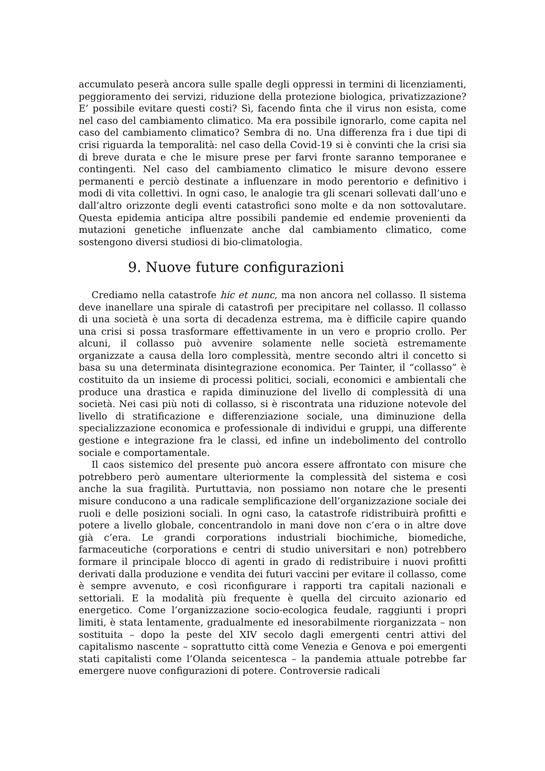accumulato peserà ancora sulle spalle degli oppressi in termini di licenziamenti, peggioramento dei servizi, riduzione della protezione biologica, privatizzazione? E’ possibile evitare questi costi? Sì, facendo finta che il virus non esista, come nel caso del cambiamento climatico. Ma era possibile ignorarlo, come capita nel caso del cambiamento climatico? Sembra di no. Una differenza fra i due tipi di crisi riguarda la temporalità: nel caso della Covid-19 si è convinti che la crisi sia di breve durata e che le misure prese per farvi fronte saranno temporanee e contingenti. Nel caso del cambiamento climatico le misure devono essere permanenti e perciò destinate a influenzare in modo perentorio e definitivo i modi di vita collettivi. In ogni caso, le analogie tra gli scenari sollevati dall’uno e dall’altro orizzonte degli eventi catastrofici sono molte e da non sottovalutare. Questa epidemia anticipa altre possibili pandemie ed endemie provenienti da mutazioni genetiche influenzate anche dal cambiamento climatico, come sostengono diversi studiosi di bio-climatologia.
9. Nuove future configurazioni
Crediamo nella catastrofe hic et nunc, ma non ancora nel collasso. Il sistema deve inanellare una spirale di catastrofi per precipitare nel collasso. Il collasso di una società è una sorta di decadenza estrema, ma è difficile capire quando una crisi si possa trasformare effettivamente in un vero e proprio crollo. Per alcuni, il collasso può avvenire solamente nelle società estremamente organizzate a causa della loro complessità, mentre secondo altri il concetto si basa su una determinata disintegrazione economica. Per Tainter, il “collasso” è costituito da un insieme di processi politici, sociali, economici e ambientali che produce una drastica e rapida diminuzione del livello di complessità di una società. Nei casi più noti di collasso, si è riscontrata una riduzione notevole del livello di stratificazione e differenziazione sociale, una diminuzione della specializzazione economica e professionale di individui e gruppi, una differente gestione e integrazione fra le classi, ed infine un indebolimento del controllo sociale e comportamentale.
Il caos sistemico del presente può ancora essere affrontato con misure che potrebbero però aumentare ulteriormente la complessità del sistema e così anche la sua fragilità. Purtuttavia, non possiamo non notare che le presenti misure conducono a una radicale semplificazione dell’organizzazione sociale dei ruoli e delle posizioni sociali. In ogni caso, la catastrofe ridistribuirà profitti e potere a livello globale, concentrandolo in mani dove non c’era o in altre dove già c’era. Le grandi corporations industriali biochimiche, biomediche, farmaceutiche (corporations e centri di studio universitari e non) potrebbero formare il principale blocco di agenti in grado di redistribuire i nuovi profitti derivati dalla produzione e vendita dei futuri vaccini per evitare il collasso, come è sempre avvenuto, e così riconfigurare i rapporti tra capitali nazionali e settoriali. E la modalità più frequente è quella del circuito azionario ed energetico. Come l’organizzazione socio-ecologica feudale, raggiunti i propri limiti, è stata lentamente, gradualmente ed inesorabilmente riorganizzata – non sostituita – dopo la peste del XIV secolo dagli emergenti centri attivi del capitalismo nascente – soprattutto città come Venezia e Genova e poi emergenti stati capitalisti come l’Olanda seicentesca – la pandemia attuale potrebbe far emergere nuove configurazioni di potere. Controversie radicali